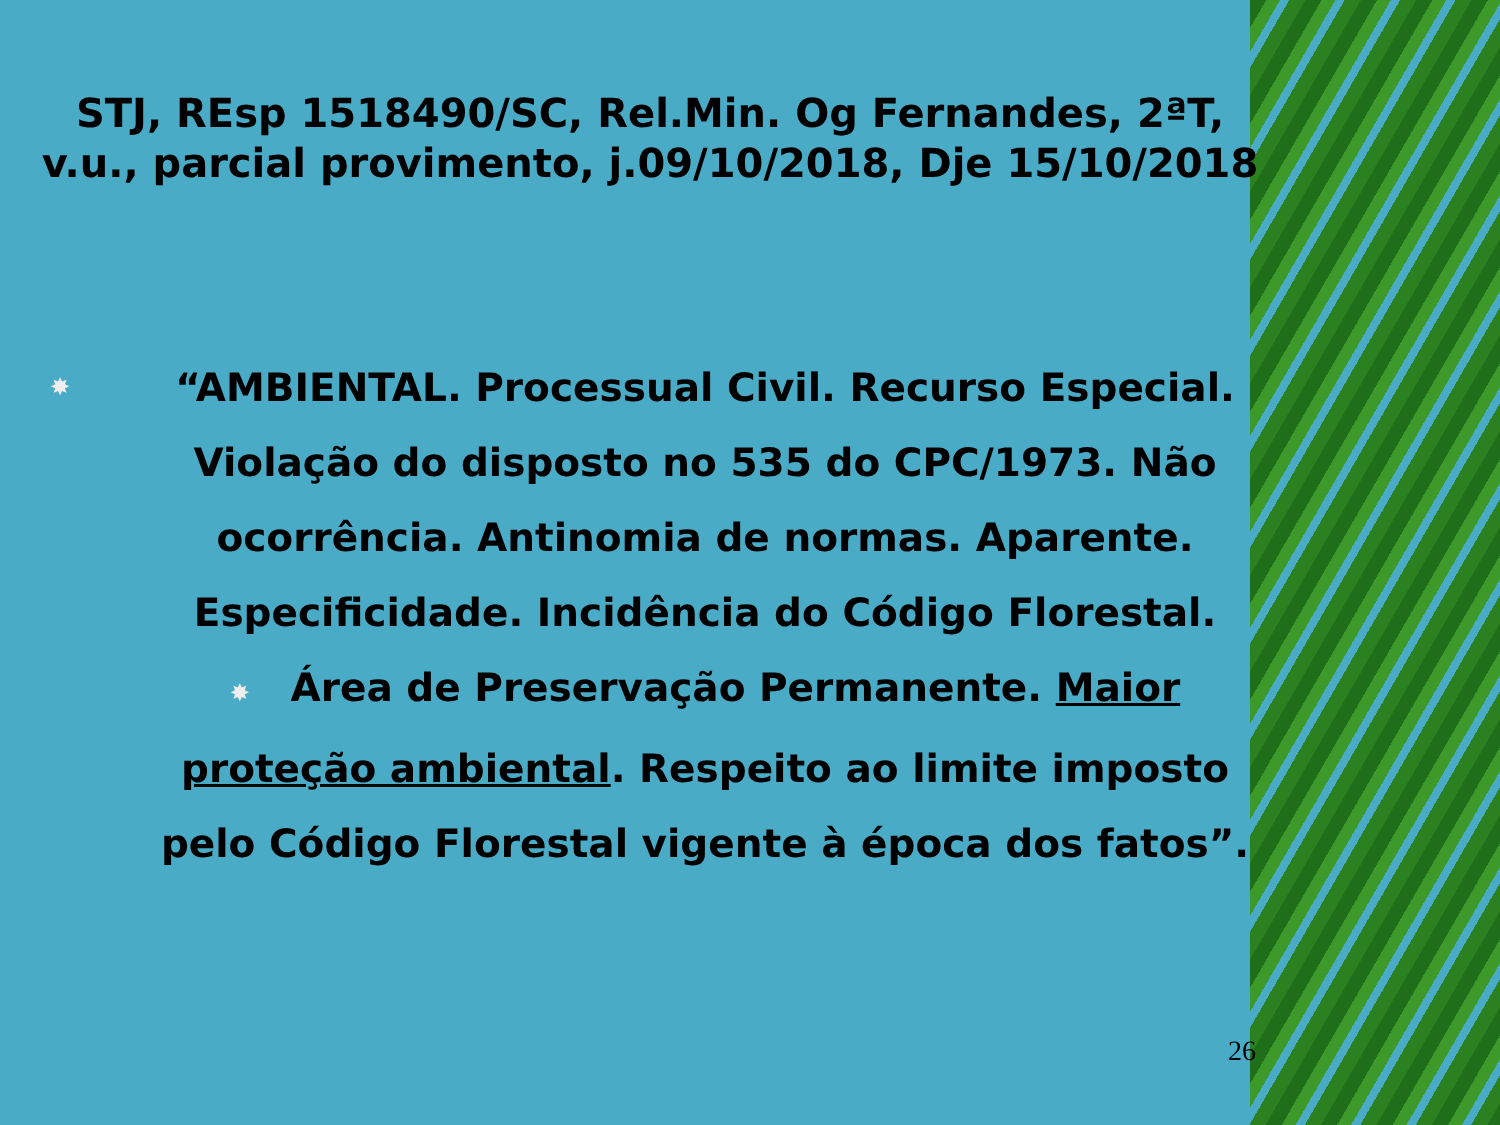STJ, REsp 1518490/SC, Rel.Min. Og Fernandes, 2ªT, v.u., parcial provimento, j.09/10/2018, Dje 15/10/2018
✸
“AMBIENTAL. Processual Civil. Recurso Especial. Violação do disposto no 535 do CPC/1973. Não ocorrência. Antinomia de normas. Aparente. Especificidade. Incidência do Código Florestal.
✸ Área de Preservação Permanente. Maior proteção ambiental. Respeito ao limite imposto pelo Código Florestal vigente à época dos fatos”.
26